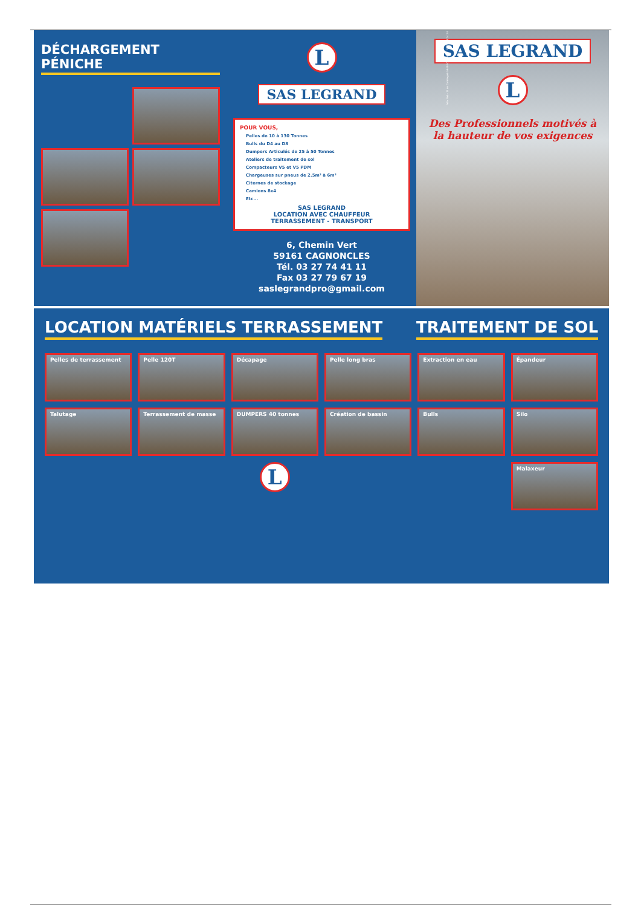DÉCHARGEMENT PÉNICHE
L
SAS LEGRAND
POUR VOUS,
Pelles de 10 à 130 Tonnes
Bulls du D4 au D8
Dumpers Articulés de 25 à 50 Tonnes
Ateliers de traitement de sol
Compacteurs V5 et V5 PDM
Chargeuses sur pneus de 2.5m³ à 6m³
Citernes de stockage
Camions 8x4
Etc...
SAS LEGRAND
LOCATION AVEC CHAUFFEUR
TERRASSEMENT - TRANSPORT
6, Chemin Vert
59161 CAGNONCLES
Tél. 03 27 74 41 11
Fax 03 27 79 67 19
saslegrandpro@gmail.com
SAS LEGRAND
L
Des Professionnels motivés à la hauteur de vos exigences
Felix Pub - ZI de Cantimpré 59400 CAMBRAI - 03.27.24.24.24
LOCATION MATÉRIELS TERRASSEMENT
TRAITEMENT DE SOL
Pelles de terrassement
Pelle 120T
Décapage
Pelle long bras
Extraction en eau
Épandeur
Talutage
Terrassement de masse
DUMPERS 40 tonnes
Création de bassin
Bulls
Silo
L
Malaxeur